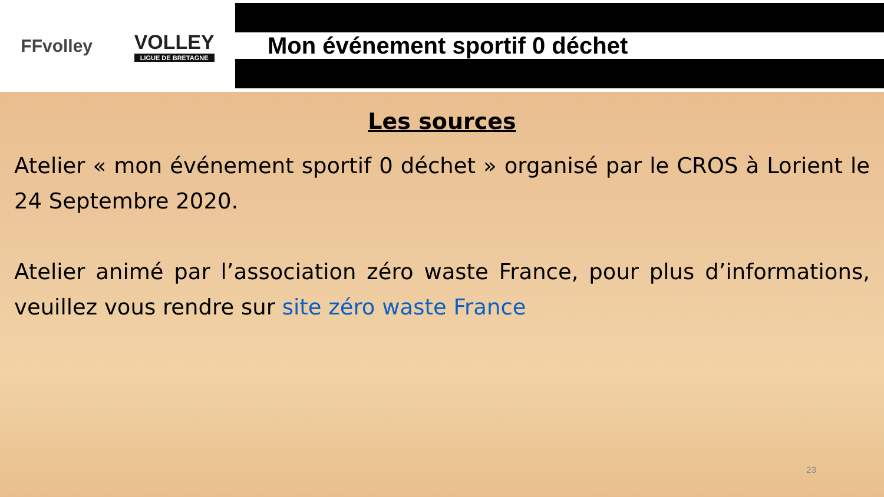FFvolley VOLLEY
LIGUE DE BRETAGNE
Mon événement sportif 0 déchet
Les sources
Atelier « mon événement sportif 0 déchet » organisé par le CROS à Lorient le 24 Septembre 2020.
Atelier animé par l’association zéro waste France, pour plus d’informations, veuillez vous rendre sur site zéro waste France
23